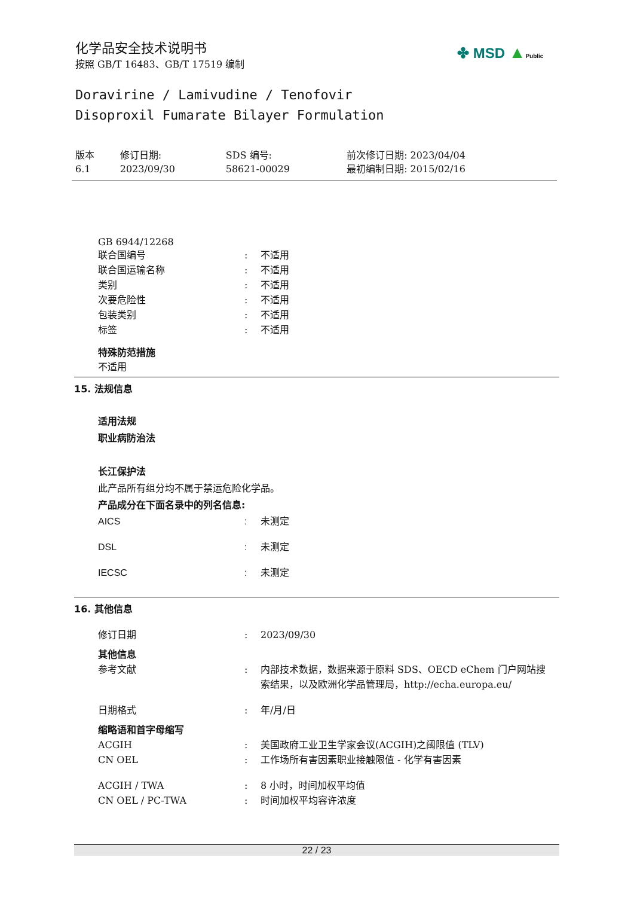化学品安全技术说明书
按照 GB/T 16483、GB/T 17519 编制
✤ MSD ▲Public
Doravirine / Lamivudine / Tenofovir
Disoproxil Fumarate Bilayer Formulation
| 版本 6.1 | 修订日期: 2023/09/30 | SDS 编号: 58621-00029 | 前次修订日期: 2023/04/04 最初编制日期: 2015/02/16 |
GB 6944/12268
| 联合国编号 | : | 不适用 |
| 联合国运输名称 | : | 不适用 |
| 类别 | : | 不适用 |
| 次要危险性 | : | 不适用 |
| 包装类别 | : | 不适用 |
| 标签 | : | 不适用 |
特殊防范措施
不适用
15. 法规信息
适用法规
职业病防治法
长江保护法
此产品所有组分均不属于禁运危险化学品。
产品成分在下面名录中的列名信息:
| AICS | : | 未测定 |
| DSL | : | 未测定 |
| IECSC | : | 未测定 |
16. 其他信息
| 修订日期 | : | 2023/09/30 |
| 其他信息 | | |
| 参考文献 | : | 内部技术数据，数据来源于原料 SDS、OECD eChem 门户网站搜索结果，以及欧洲化学品管理局，http://echa.europa.eu/ |
| 日期格式 | : | 年/月/日 |
| 缩略语和首字母缩写 | | |
| ACGIH | : | 美国政府工业卫生学家会议(ACGIH)之阈限值 (TLV) |
| CN OEL | : | 工作场所有害因素职业接触限值 - 化学有害因素 |
| ACGIH / TWA | : | 8 小时，时间加权平均值 |
| CN OEL / PC-TWA | : | 时间加权平均容许浓度 |
22 / 23